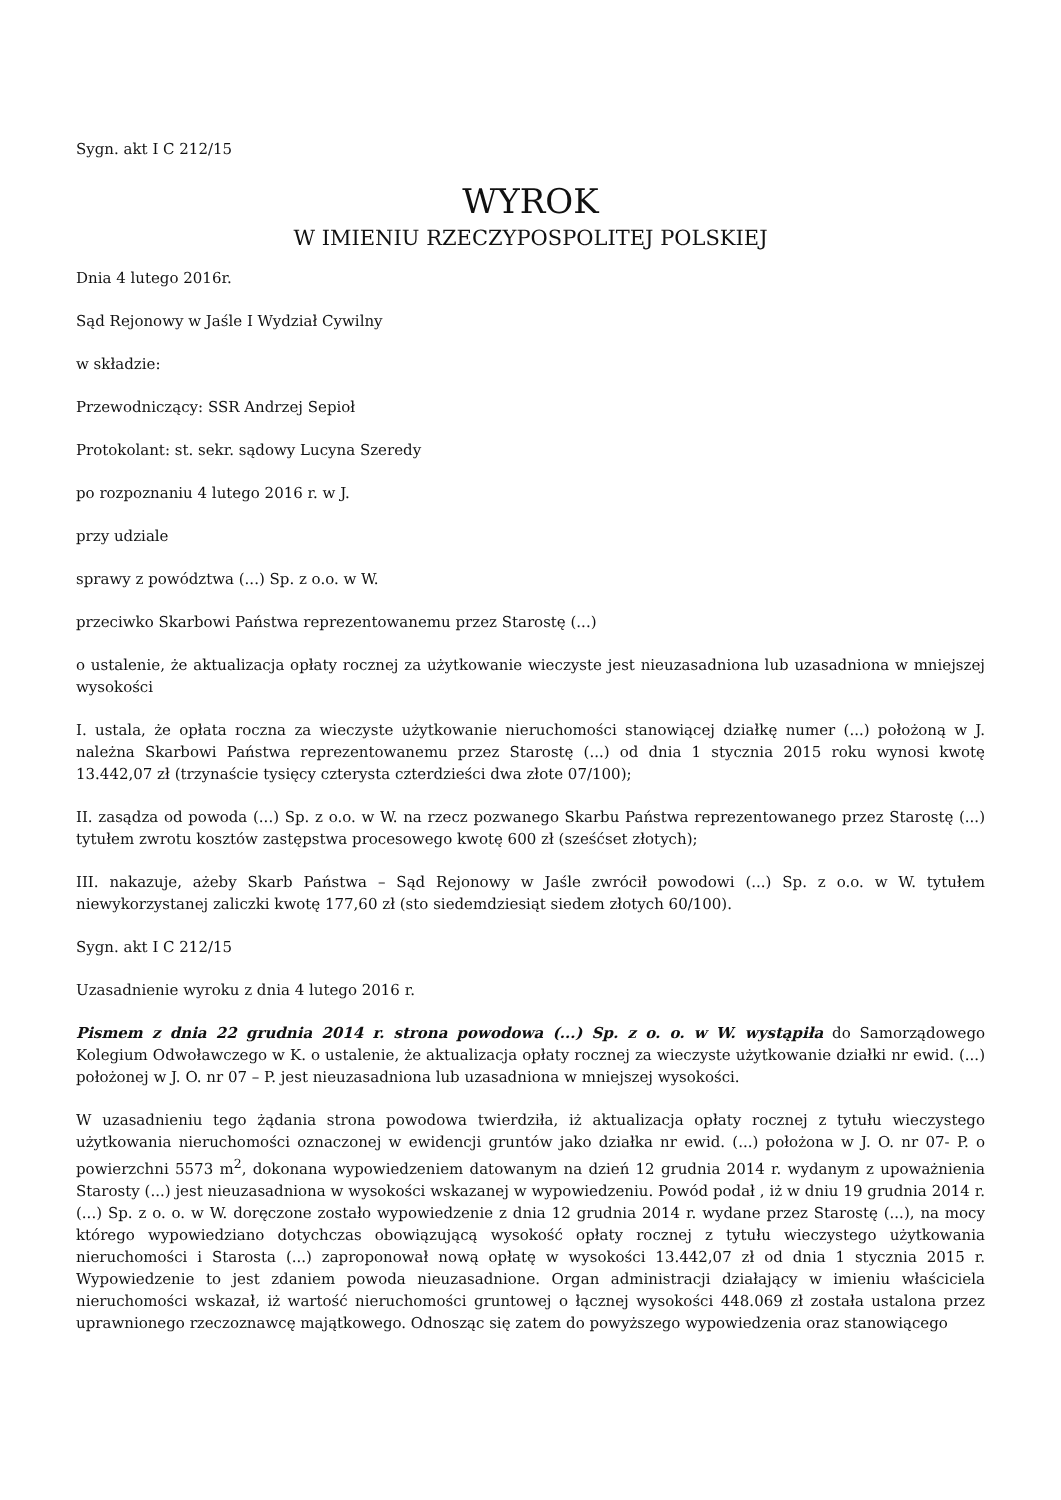Sygn. akt I C 212/15
WYROK
W IMIENIU RZECZYPOSPOLITEJ POLSKIEJ
Dnia 4 lutego 2016r.
Sąd Rejonowy w Jaśle I Wydział Cywilny
w składzie:
Przewodniczący: SSR Andrzej Sepioł
Protokolant: st. sekr. sądowy Lucyna Szeredy
po rozpoznaniu 4 lutego 2016 r. w J.
przy udziale
sprawy z powództwa (...) Sp. z o.o. w W.
przeciwko Skarbowi Państwa reprezentowanemu przez Starostę (...)
o ustalenie, że aktualizacja opłaty rocznej za użytkowanie wieczyste jest nieuzasadniona lub uzasadniona w mniejszej wysokości
I. ustala, że opłata roczna za wieczyste użytkowanie nieruchomości stanowiącej działkę numer (...) położoną w J. należna Skarbowi Państwa reprezentowanemu przez Starostę (...) od dnia 1 stycznia 2015 roku wynosi kwotę 13.442,07 zł (trzynaście tysięcy czterysta czterdzieści dwa złote 07/100);
II. zasądza od powoda (...) Sp. z o.o. w W. na rzecz pozwanego Skarbu Państwa reprezentowanego przez Starostę (...) tytułem zwrotu kosztów zastępstwa procesowego kwotę 600 zł (sześćset złotych);
III. nakazuje, ażeby Skarb Państwa – Sąd Rejonowy w Jaśle zwrócił powodowi (...) Sp. z o.o. w W. tytułem niewykorzystanej zaliczki kwotę 177,60 zł (sto siedemdziesiąt siedem złotych 60/100).
Sygn. akt I C 212/15
Uzasadnienie wyroku z dnia 4 lutego 2016 r.
Pismem z dnia 22 grudnia 2014 r. strona powodowa (...) Sp. z o. o. w W. wystąpiła do Samorządowego Kolegium Odwoławczego w K. o ustalenie, że aktualizacja opłaty rocznej za wieczyste użytkowanie działki nr ewid. (...) położonej w J. O. nr 07 – P. jest nieuzasadniona lub uzasadniona w mniejszej wysokości.
W uzasadnieniu tego żądania strona powodowa twierdziła, iż aktualizacja opłaty rocznej z tytułu wieczystego użytkowania nieruchomości oznaczonej w ewidencji gruntów jako działka nr ewid. (...) położona w J. O. nr 07- P. o powierzchni 5573 m<sup>2</sup>, dokonana wypowiedzeniem datowanym na dzień 12 grudnia 2014 r. wydanym z upoważnienia Starosty (...) jest nieuzasadniona w wysokości wskazanej w wypowiedzeniu. Powód podał , iż w dniu 19 grudnia 2014 r. (...) Sp. z o. o. w W. doręczone zostało wypowiedzenie z dnia 12 grudnia 2014 r. wydane przez Starostę (...), na mocy którego wypowiedziano dotychczas obowiązującą wysokość opłaty rocznej z tytułu wieczystego użytkowania nieruchomości i Starosta (...) zaproponował nową opłatę w wysokości 13.442,07 zł od dnia 1 stycznia 2015 r. Wypowiedzenie to jest zdaniem powoda nieuzasadnione. Organ administracji działający w imieniu właściciela nieruchomości wskazał, iż wartość nieruchomości gruntowej o łącznej wysokości 448.069 zł została ustalona przez uprawnionego rzeczoznawcę majątkowego. Odnosząc się zatem do powyższego wypowiedzenia oraz stanowiącego